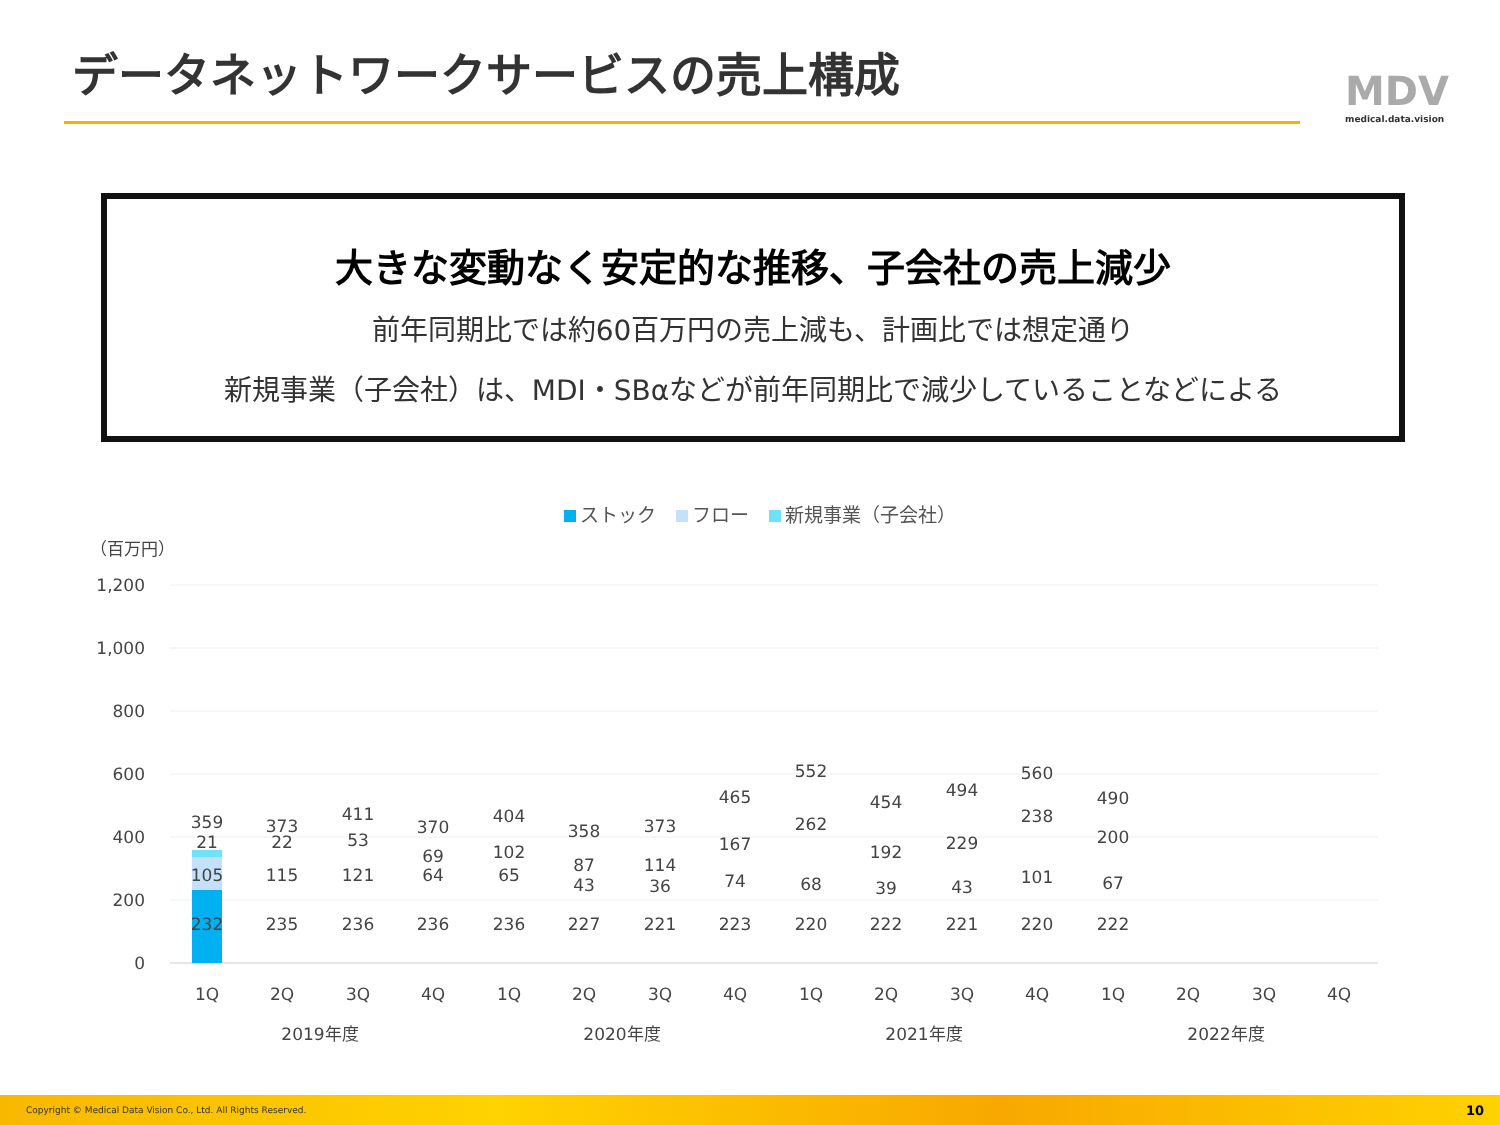データネットワークサービスの売上構成 MDV
medical.data.vision
大きな変動なく安定的な推移、子会社の売上減少
前年同期比では約60百万円の売上減も、計画比では想定通り
新規事業（子会社）は、MDI・SBαなどが前年同期比で減少していることなどによる
ストック フロー 新規事業（子会社）
（百万円）
1,200
1,000
800
600
400
200
0
232
105
21
359
235
115
22
373
236
121
53
411
236
64
69
370
236
65
102
404
227
43
87
358
221
36
114
373
223
74
167
465
220
68
262
552
222
39
192
454
221
43
229
494
220
101
238
560
222
67
200
490
1Q
2Q
3Q
4Q
1Q
2Q
3Q
4Q
1Q
2Q
3Q
4Q
1Q
2Q
3Q
4Q
2019年度
2020年度
2021年度
2022年度
Copyright © Medical Data Vision Co., Ltd. All Rights Reserved. 10